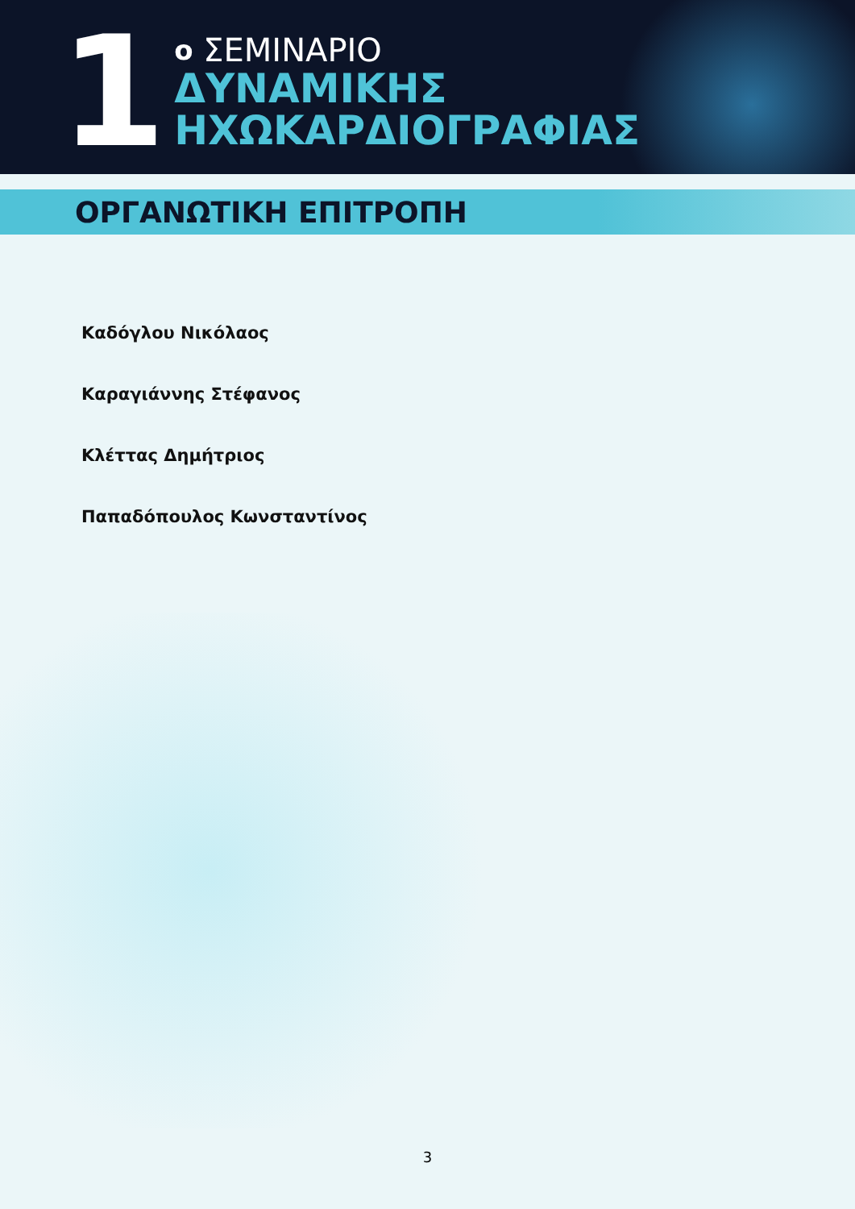1
ο ΣΕΜΙΝΑΡΙΟ
ΔΥΝΑΜΙΚΗΣ
ΗΧΩΚΑΡΔΙΟΓΡΑΦΙΑΣ
ΟΡΓΑΝΩΤΙΚΗ ΕΠΙΤΡΟΠΗ
Καδόγλου Νικόλαος
Καραγιάννης Στέφανος
Κλέττας Δημήτριος
Παπαδόπουλος Κωνσταντίνος
3